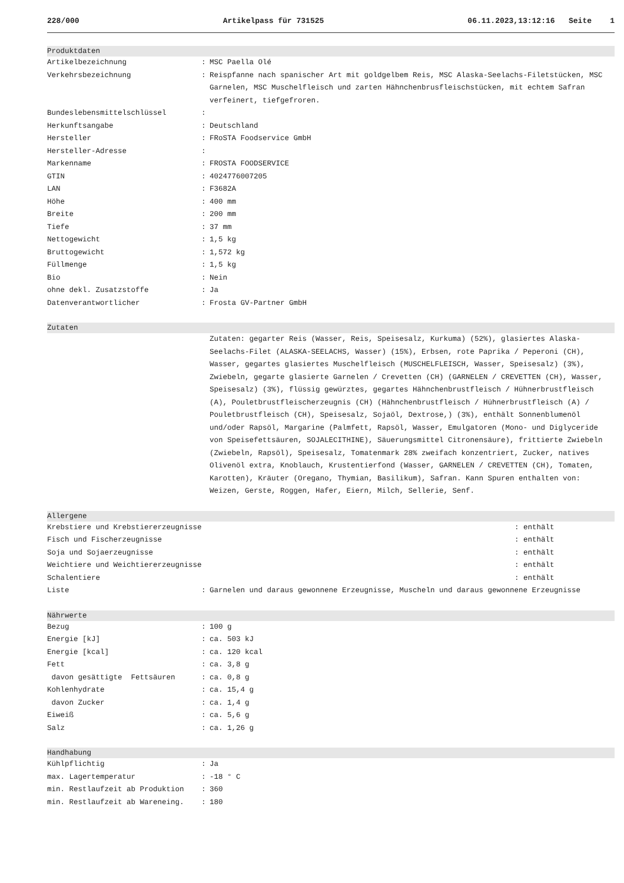228/000 Artikelpass für 731525 06.11.2023,13:12:16 Seite 1
Produktdaten
| Artikelbezeichnung | : | MSC Paella Olé |
| Verkehrsbezeichnung | : | Reispfanne nach spanischer Art mit goldgelbem Reis, MSC Alaska-Seelachs-Filetstücken, MSC Garnelen, MSC Muschelfleisch und zarten Hähnchenbrusfleischstücken, mit echtem Safran verfeinert, tiefgefroren. |
| Bundeslebensmittelschlüssel | : | |
| Herkunftsangabe | : | Deutschland |
| Hersteller | : | FRoSTA Foodservice GmbH |
| Hersteller-Adresse | : | |
| Markenname | : | FROSTA FOODSERVICE |
| GTIN | : | 4024776007205 |
| LAN | : | F3682A |
| Höhe | : | 400 mm |
| Breite | : | 200 mm |
| Tiefe | : | 37 mm |
| Nettogewicht | : | 1,5 kg |
| Bruttogewicht | : | 1,572 kg |
| Füllmenge | : | 1,5 kg |
| Bio | : | Nein |
| ohne dekl. Zusatzstoffe | : | Ja |
| Datenverantwortlicher | : | Frosta GV-Partner GmbH |
Zutaten
| | | Zutaten: gegarter Reis (Wasser, Reis, Speisesalz, Kurkuma) (52%), glasiertes Alaska-Seelachs-Filet (ALASKA-SEELACHS, Wasser) (15%), Erbsen, rote Paprika / Peperoni (CH), Wasser, gegartes glasiertes Muschelfleisch (MUSCHELFLEISCH, Wasser, Speisesalz) (3%), Zwiebeln, gegarte glasierte Garnelen / Crevetten (CH) (GARNELEN / CREVETTEN (CH), Wasser, Speisesalz) (3%), flüssig gewürztes, gegartes Hähnchenbrustfleisch / Hühnerbrustfleisch (A), Pouletbrustfleischerzeugnis (CH) (Hähnchenbrustfleisch / Hühnerbrustfleisch (A) / Pouletbrustfleisch (CH), Speisesalz, Sojaöl, Dextrose,) (3%), enthält Sonnenblumenöl und/oder Rapsöl, Margarine (Palmfett, Rapsöl, Wasser, Emulgatoren (Mono- und Diglyceride von Speisefettsäuren, SOJALECITHINE), Säuerungsmittel Citronensäure), frittierte Zwiebeln (Zwiebeln, Rapsöl), Speisesalz, Tomatenmark 28% zweifach konzentriert, Zucker, natives Olivenöl extra, Knoblauch, Krustentierfond (Wasser, GARNELEN / CREVETTEN (CH), Tomaten, Karotten), Kräuter (Oregano, Thymian, Basilikum), Safran. Kann Spuren enthalten von: Weizen, Gerste, Roggen, Hafer, Eiern, Milch, Sellerie, Senf. |
Allergene
| Krebstiere und Krebstiererzeugnisse | | | : enthält |
| Fisch und Fischerzeugnisse | | | : enthält |
| Soja und Sojaerzeugnisse | | | : enthält |
| Weichtiere und Weichtiererzeugnisse | | | : enthält |
| Schalentiere | | | : enthält |
| Liste | : | Garnelen und daraus gewonnene Erzeugnisse, Muscheln und daraus gewonnene Erzeugnisse | |
Nährwerte
| Bezug | : | 100 g |
| Energie [kJ] | : | ca. 503 kJ |
| Energie [kcal] | : | ca. 120 kcal |
| Fett | : | ca. 3,8 g |
| davon gesättigte Fettsäuren | : | ca. 0,8 g |
| Kohlenhydrate | : | ca. 15,4 g |
| davon Zucker | : | ca. 1,4 g |
| Eiweiß | : | ca. 5,6 g |
| Salz | : | ca. 1,26 g |
Handhabung
| Kühlpflichtig | : | Ja |
| max. Lagertemperatur | : | -18 ° C |
| min. Restlaufzeit ab Produktion | : | 360 |
| min. Restlaufzeit ab Wareneing. | : | 180 |